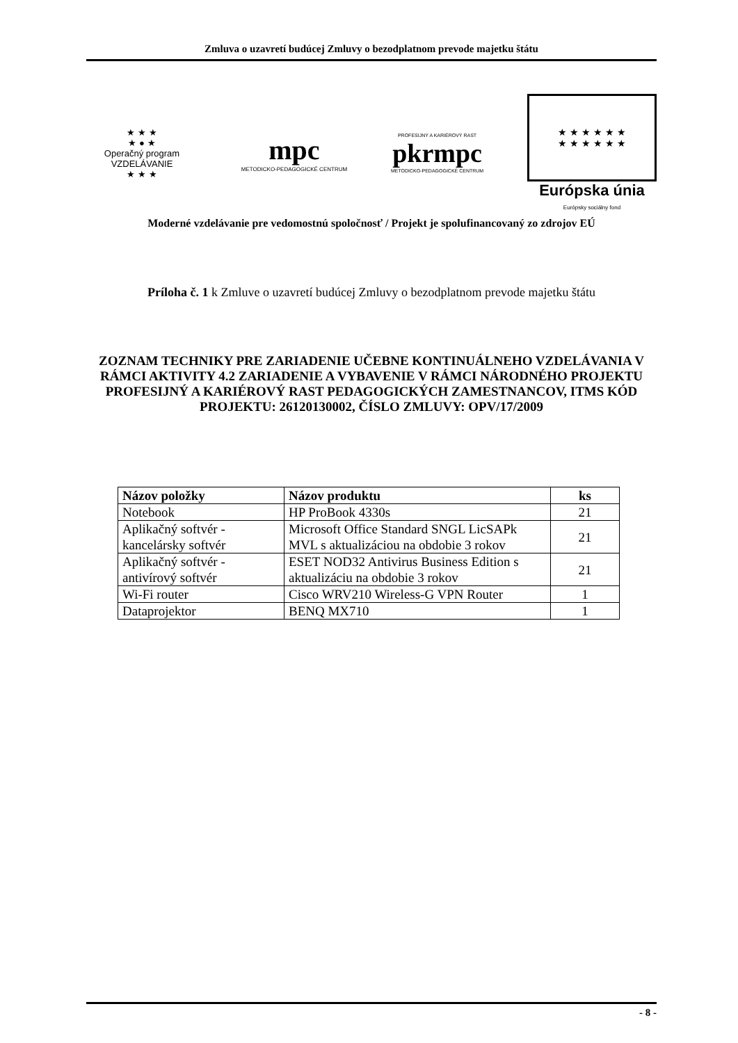Zmluva o uzavretí budúcej Zmluvy o bezodplatnom prevode majetku štátu
★ ★ ★
★ ● ★
Operačný program
VZDELÁVANIE
★ ★ ★
mpc
METODICKO-PEDAGOGICKÉ CENTRUM
PROFESIJNÝ A KARIÉROVÝ RAST
pkrmpc
METODICKO-PEDAGOGICKÉ CENTRUM
★ ★ ★ ★ ★ ★
★ ★ ★ ★ ★ ★
Európska únia
Európsky sociálny fond
Moderné vzdelávanie pre vedomostnú spoločnosť / Projekt je spolufinancovaný zo zdrojov EÚ
Príloha č. 1 k Zmluve o uzavretí budúcej Zmluvy o bezodplatnom prevode majetku štátu
ZOZNAM TECHNIKY PRE ZARIADENIE UČEBNE KONTINUÁLNEHO VZDELÁVANIA V RÁMCI AKTIVITY 4.2 ZARIADENIE A VYBAVENIE V RÁMCI NÁRODNÉHO PROJEKTU PROFESIJNÝ A KARIÉROVÝ RAST PEDAGOGICKÝCH ZAMESTNANCOV, ITMS KÓD PROJEKTU: 26120130002, ČÍSLO ZMLUVY: OPV/17/2009
| Názov položky | Názov produktu | ks |
| --- | --- | --- |
| Notebook | HP ProBook 4330s | 21 |
| Aplikačný softvér - kancelársky softvér | Microsoft Office Standard SNGL LicSAPk MVL s aktualizáciou na obdobie 3 rokov | 21 |
| Aplikačný softvér - antivírový softvér | ESET NOD32 Antivirus Business Edition s aktualizáciu na obdobie 3 rokov | 21 |
| Wi-Fi router | Cisco WRV210 Wireless-G VPN Router | 1 |
| Dataprojektor | BENQ MX710 | 1 |
- 8 -